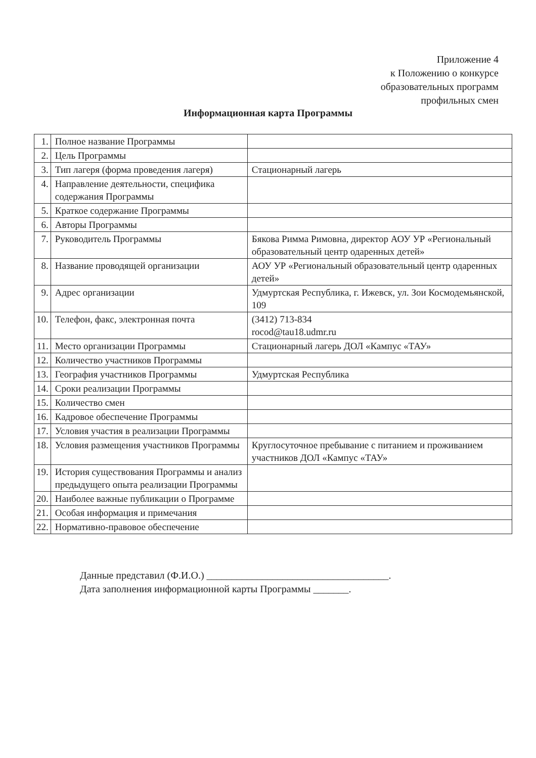Приложение 4
к Положению о конкурсе
образовательных программ
профильных смен
Информационная карта Программы
| 1. | Полное название Программы | |
| 2. | Цель Программы | |
| 3. | Тип лагеря (форма проведения лагеря) | Стационарный лагерь |
| 4. | Направление деятельности, специфика содержания Программы | |
| 5. | Краткое содержание Программы | |
| 6. | Авторы Программы | |
| 7. | Руководитель Программы | Бякова Римма Римовна, директор АОУ УР «Региональный образовательный центр одаренных детей» |
| 8. | Название проводящей организации | АОУ УР «Региональный образовательный центр одаренных детей» |
| 9. | Адрес организации | Удмуртская Республика, г. Ижевск, ул. Зои Космодемьянской, 109 |
| 10. | Телефон, факс, электронная почта | (3412) 713-834 rocod@tau18.udmr.ru |
| 11. | Место организации Программы | Стационарный лагерь ДОЛ «Кампус «ТАУ» |
| 12. | Количество участников Программы | |
| 13. | География участников Программы | Удмуртская Республика |
| 14. | Сроки реализации Программы | |
| 15. | Количество смен | |
| 16. | Кадровое обеспечение Программы | |
| 17. | Условия участия в реализации Программы | |
| 18. | Условия размещения участников Программы | Круглосуточное пребывание с питанием и проживанием участников ДОЛ «Кампус «ТАУ» |
| 19. | История существования Программы и анализ предыдущего опыта реализации Программы | |
| 20. | Наиболее важные публикации о Программе | |
| 21. | Особая информация и примечания | |
| 22. | Нормативно-правовое обеспечение | |
Данные представил (Ф.И.О.) ____________________________________.
Дата заполнения информационной карты Программы _______.